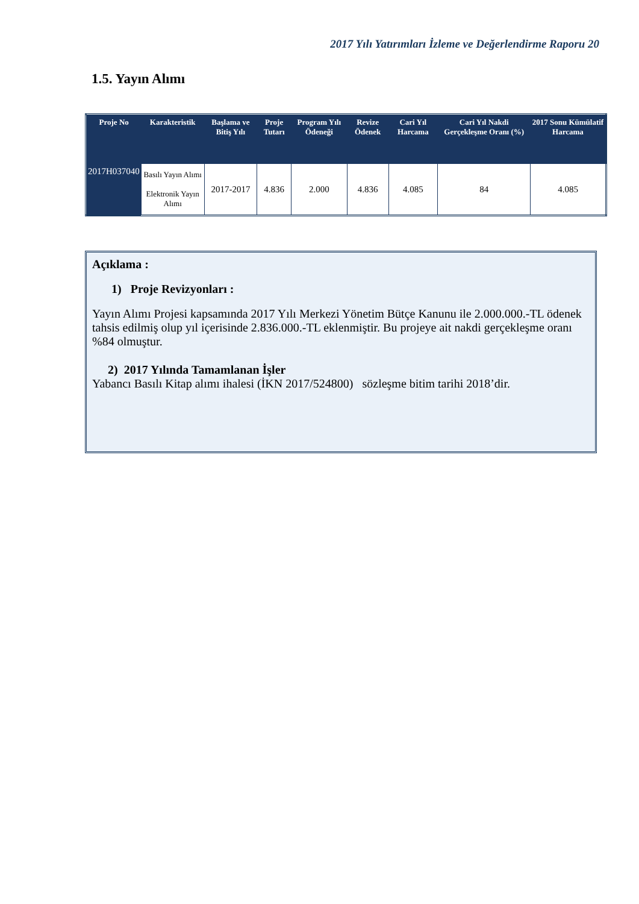2017 Yılı Yatırımları İzleme ve Değerlendirme Raporu 20
1.5. Yayın Alımı
| Proje No | Karakteristik | Başlama ve Bitiş Yılı | Proje Tutarı | Program Yılı Ödeneği | Revize Ödenek | Cari Yıl Harcama | Cari Yıl Nakdi Gerçekleşme Oranı (%) | 2017 Sonu Kümülatif Harcama |
| --- | --- | --- | --- | --- | --- | --- | --- | --- |
| 2017H037040 | Basılı Yayın Alımı Elektronik Yayın Alımı | 2017-2017 | 4.836 | 2.000 | 4.836 | 4.085 | 84 | 4.085 |
Açıklama :
1) Proje Revizyonları :
Yayın Alımı Projesi kapsamında 2017 Yılı Merkezi Yönetim Bütçe Kanunu ile 2.000.000.-TL ödenek tahsis edilmiş olup yıl içerisinde 2.836.000.-TL eklenmiştir. Bu projeye ait nakdi gerçekleşme oranı %84 olmuştur.
2) 2017 Yılında Tamamlanan İşler
Yabancı Basılı Kitap alımı ihalesi (İKN 2017/524800) sözleşme bitim tarihi 2018’dir.